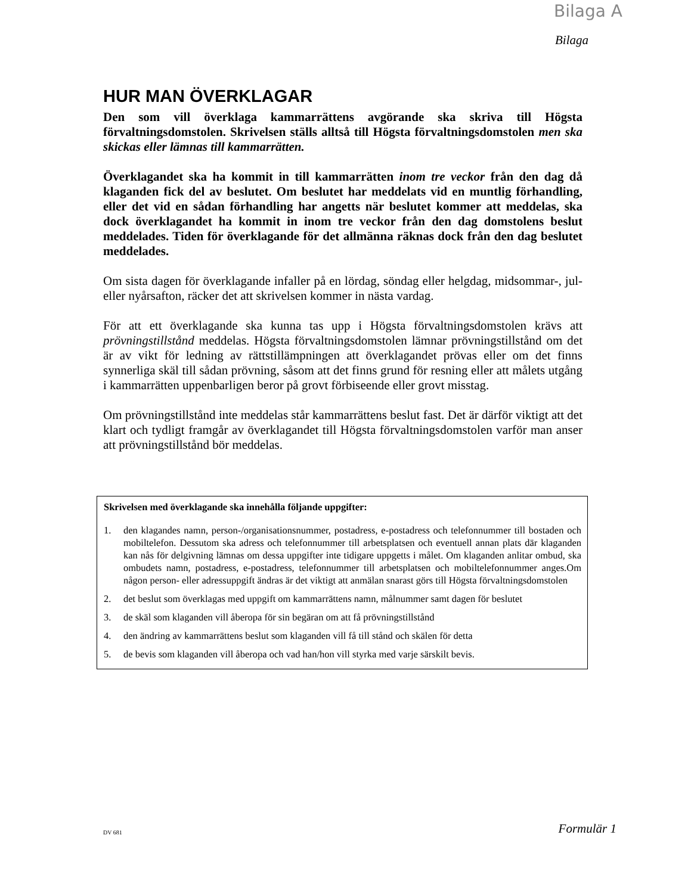Bilaga A
Bilaga
HUR MAN ÖVERKLAGAR
Den som vill överklaga kammarrättens avgörande ska skriva till Högsta förvaltningsdomstolen. Skrivelsen ställs alltså till Högsta förvaltningsdomstolen men ska skickas eller lämnas till kammarrätten.
Överklagandet ska ha kommit in till kammarrätten inom tre veckor från den dag då klaganden fick del av beslutet. Om beslutet har meddelats vid en muntlig förhandling, eller det vid en sådan förhandling har angetts när beslutet kommer att meddelas, ska dock överklagandet ha kommit in inom tre veckor från den dag domstolens beslut meddelades. Tiden för överklagande för det allmänna räknas dock från den dag beslutet meddelades.
Om sista dagen för överklagande infaller på en lördag, söndag eller helgdag, midsommar-, jul- eller nyårsafton, räcker det att skrivelsen kommer in nästa vardag.
För att ett överklagande ska kunna tas upp i Högsta förvaltningsdomstolen krävs att prövningstillstånd meddelas. Högsta förvaltningsdomstolen lämnar prövningstillstånd om det är av vikt för ledning av rättstillämpningen att överklagandet prövas eller om det finns synnerliga skäl till sådan prövning, såsom att det finns grund för resning eller att målets utgång i kammarrätten uppenbarligen beror på grovt förbiseende eller grovt misstag.
Om prövningstillstånd inte meddelas står kammarrättens beslut fast. Det är därför viktigt att det klart och tydligt framgår av överklagandet till Högsta förvaltningsdomstolen varför man anser att prövningstillstånd bör meddelas.
Skrivelsen med överklagande ska innehålla följande uppgifter:
1. den klagandes namn, person-/organisationsnummer, postadress, e-postadress och telefonnummer till bostaden och mobiltelefon. Dessutom ska adress och telefonnummer till arbetsplatsen och eventuell annan plats där klaganden kan nås för delgivning lämnas om dessa uppgifter inte tidigare uppgetts i målet. Om klaganden anlitar ombud, ska ombudets namn, postadress, e-postadress, telefonnummer till arbetsplatsen och mobiltelefonnummer anges.Om någon person- eller adressuppgift ändras är det viktigt att anmälan snarast görs till Högsta förvaltningsdomstolen
2. det beslut som överklagas med uppgift om kammarrättens namn, målnummer samt dagen för beslutet
3. de skäl som klaganden vill åberopa för sin begäran om att få prövningstillstånd
4. den ändring av kammarrättens beslut som klaganden vill få till stånd och skälen för detta
5. de bevis som klaganden vill åberopa och vad han/hon vill styrka med varje särskilt bevis.
DV 681 Formulär 1